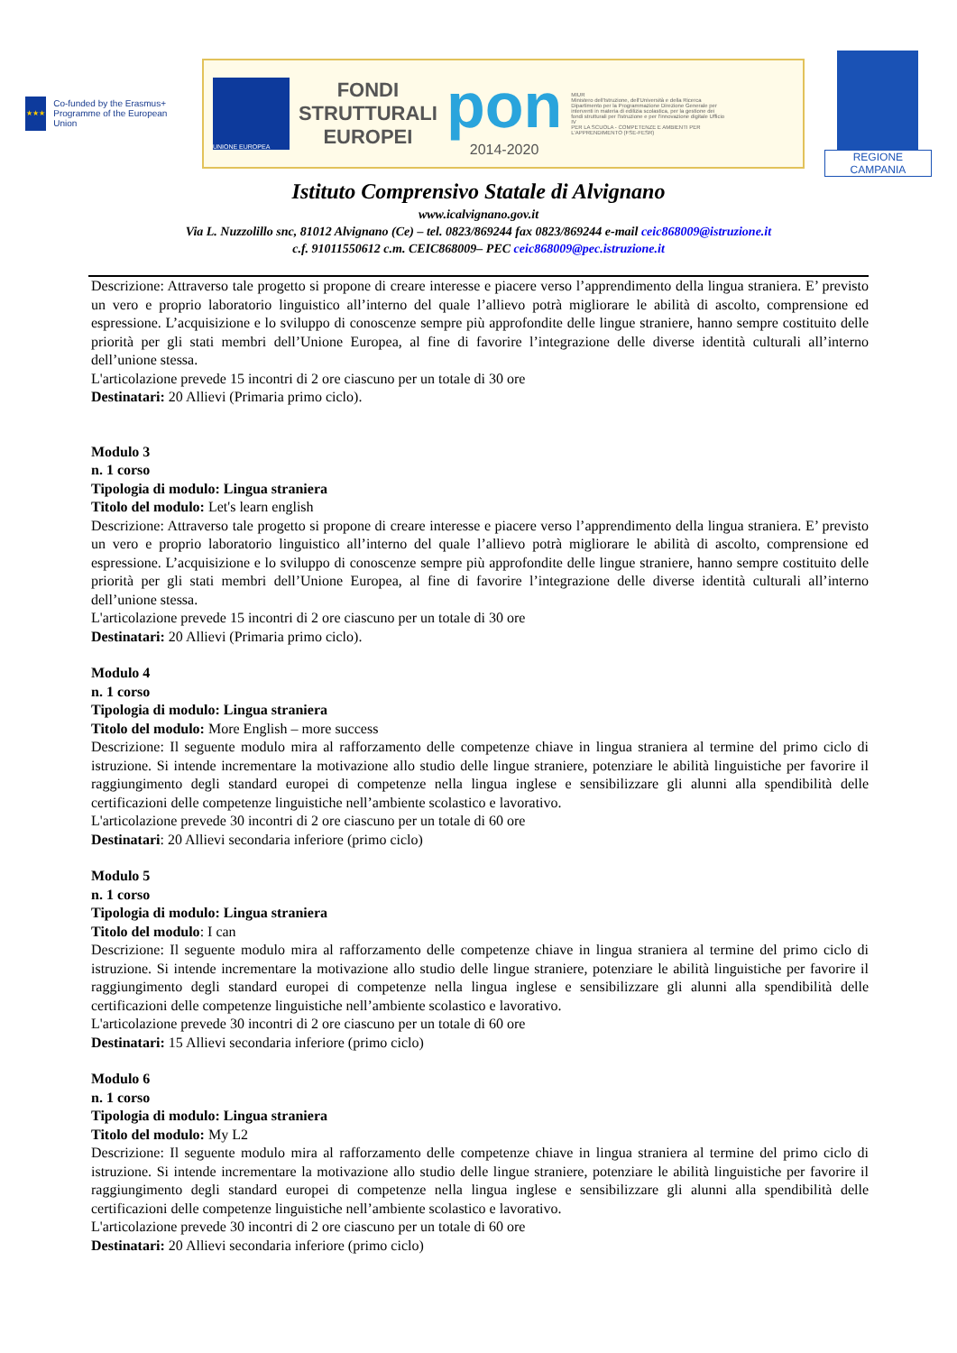★★★
Co-funded by the Erasmus+ Programme of the European Union
UNIONE EUROPEA
FONDI
STRUTTURALI
EUROPEI
pon
2014-2020
MIUR
Ministero dell'Istruzione, dell'Università e della Ricerca Dipartimento per la Programmazione Direzione Generale per interventi in materia di edilizia scolastica, per la gestione dei fondi strutturali per l'istruzione e per l'innovazione digitale Ufficio IV
PER LA SCUOLA - COMPETENZE E AMBIENTI PER L'APPRENDIMENTO (FSE-FESR)
REGIONE CAMPANIA
Istituto Comprensivo Statale di Alvignano
www.icalvignano.gov.it
Via L. Nuzzolillo snc, 81012 Alvignano (Ce) – tel. 0823/869244 fax 0823/869244 e-mail ceic868009@istruzione.it
c.f. 91011550612 c.m. CEIC868009– PEC ceic868009@pec.istruzione.it
Descrizione: Attraverso tale progetto si propone di creare interesse e piacere verso l’apprendimento della lingua straniera. E’ previsto un vero e proprio laboratorio linguistico all’interno del quale l’allievo potrà migliorare le abilità di ascolto, comprensione ed espressione. L’acquisizione e lo sviluppo di conoscenze sempre più approfondite delle lingue straniere, hanno sempre costituito delle priorità per gli stati membri dell’Unione Europea, al fine di favorire l’integrazione delle diverse identità culturali all’interno dell’unione stessa.
L'articolazione prevede 15 incontri di 2 ore ciascuno per un totale di 30 ore
Destinatari: 20 Allievi (Primaria primo ciclo).
Modulo 3
n. 1 corso
Tipologia di modulo: Lingua straniera
Titolo del modulo: Let's learn english
Descrizione: Attraverso tale progetto si propone di creare interesse e piacere verso l’apprendimento della lingua straniera. E’ previsto un vero e proprio laboratorio linguistico all’interno del quale l’allievo potrà migliorare le abilità di ascolto, comprensione ed espressione. L’acquisizione e lo sviluppo di conoscenze sempre più approfondite delle lingue straniere, hanno sempre costituito delle priorità per gli stati membri dell’Unione Europea, al fine di favorire l’integrazione delle diverse identità culturali all’interno dell’unione stessa.
L'articolazione prevede 15 incontri di 2 ore ciascuno per un totale di 30 ore
Destinatari: 20 Allievi (Primaria primo ciclo).
Modulo 4
n. 1 corso
Tipologia di modulo: Lingua straniera
Titolo del modulo: More English – more success
Descrizione: Il seguente modulo mira al rafforzamento delle competenze chiave in lingua straniera al termine del primo ciclo di istruzione. Si intende incrementare la motivazione allo studio delle lingue straniere, potenziare le abilità linguistiche per favorire il raggiungimento degli standard europei di competenze nella lingua inglese e sensibilizzare gli alunni alla spendibilità delle certificazioni delle competenze linguistiche nell’ambiente scolastico e lavorativo.
L'articolazione prevede 30 incontri di 2 ore ciascuno per un totale di 60 ore
Destinatari: 20 Allievi secondaria inferiore (primo ciclo)
Modulo 5
n. 1 corso
Tipologia di modulo: Lingua straniera
Titolo del modulo: I can
Descrizione: Il seguente modulo mira al rafforzamento delle competenze chiave in lingua straniera al termine del primo ciclo di istruzione. Si intende incrementare la motivazione allo studio delle lingue straniere, potenziare le abilità linguistiche per favorire il raggiungimento degli standard europei di competenze nella lingua inglese e sensibilizzare gli alunni alla spendibilità delle certificazioni delle competenze linguistiche nell’ambiente scolastico e lavorativo.
L'articolazione prevede 30 incontri di 2 ore ciascuno per un totale di 60 ore
Destinatari: 15 Allievi secondaria inferiore (primo ciclo)
Modulo 6
n. 1 corso
Tipologia di modulo: Lingua straniera
Titolo del modulo: My L2
Descrizione: Il seguente modulo mira al rafforzamento delle competenze chiave in lingua straniera al termine del primo ciclo di istruzione. Si intende incrementare la motivazione allo studio delle lingue straniere, potenziare le abilità linguistiche per favorire il raggiungimento degli standard europei di competenze nella lingua inglese e sensibilizzare gli alunni alla spendibilità delle certificazioni delle competenze linguistiche nell’ambiente scolastico e lavorativo.
L'articolazione prevede 30 incontri di 2 ore ciascuno per un totale di 60 ore
Destinatari: 20 Allievi secondaria inferiore (primo ciclo)